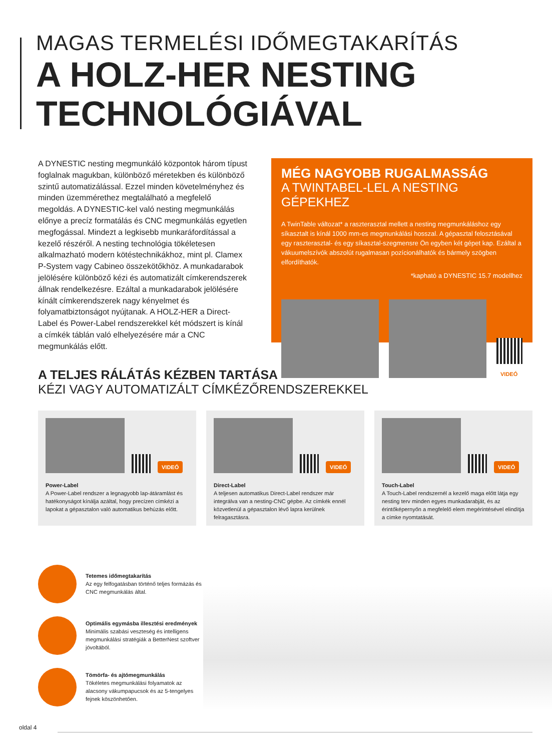MAGAS TERMELÉSI IDŐMEGTAKARÍTÁS
A HOLZ-HER NESTING
TECHNOLÓGIÁVAL
A DYNESTIC nesting megmunkáló központok három típust foglalnak magukban, különböző méretekben és különböző szintű automatizálással. Ezzel minden követelményhez és minden üzemmérethez megtalálható a megfelelő megoldás. A DYNESTIC-kel való nesting megmunkálás előnye a precíz formatálás és CNC megmunkálás egyetlen megfogással. Mindezt a legkisebb munkaráfordítással a kezelő részéről. A nesting technológia tökéletesen alkalmazható modern kötéstechnikákhoz, mint pl. Clamex P-System vagy Cabineo összekötőkhöz. A munkadarabok jelölésére különböző kézi és automatizált címkerendszerek állnak rendelkezésre. Ezáltal a munkadarabok jelölésére kínált címkerendszerek nagy kényelmet és folyamatbiztonságot nyújtanak. A HOLZ-HER a Direct-Label és Power-Label rendszerekkel két módszert is kínál a címkék táblán való elhelyezésére már a CNC megmunkálás előtt.
MÉG NAGYOBB RUGALMASSÁG
A TWINTABEL-LEL A NESTING GÉPEKHEZ
A TwinTable változat* a raszterasztal mellett a nesting megmunkáláshoz egy síkasztalt is kínál 1000 mm-es megmunkálási hosszal. A gépasztal felosztásával egy raszterasztal- és egy síkasztal-szegmensre Ön egyben két gépet kap. Ezáltal a vákuumelszívók abszolút rugalmasan pozícionálhatók és bármely szögben elfordíthatók.
*kapható a DYNESTIC 15.7 modellhez
VIDEÓ
A TELJES RÁLÁTÁS KÉZBEN TARTÁSA
KÉZI VAGY AUTOMATIZÁLT CÍMKÉZŐRENDSZEREKKEL
VIDEÓ
Power-Label
A Power-Label rendszer a legnagyobb lap-átáramlást és hatékonyságot kínálja azáltal, hogy precízen címkézi a lapokat a gépasztalon való automatikus behúzás előtt.
VIDEÓ
Direct-Label
A teljesen automatikus Direct-Label rendszer már integrálva van a nesting-CNC gépbe. Az címkék ennél közvetlenül a gépasztalon lévő lapra kerülnek felragasztásra.
VIDEÓ
Touch-Label
A Touch-Label rendszernél a kezelő maga előtt látja egy nesting terv minden egyes munkadarabját, és az érintőképernyőn a megfelelő elem megérintésével elindítja a címke nyomtatását.
Tetemes időmegtakarítás
Az egy felfogatásban történő teljes formázás és CNC megmunkálás által.
Optimális egymásba illesztési eredmények
Minimális szabási veszteség és intelligens megmunkálási stratégiák a BetterNest szoftver jóvoltából.
Tömörfa- és ajtómegmunkálás
Tökéletes megmunkálási folyamatok az alacsony vákumpapucsok és az 5-tengelyes fejnek köszönhetően.
oldal 4